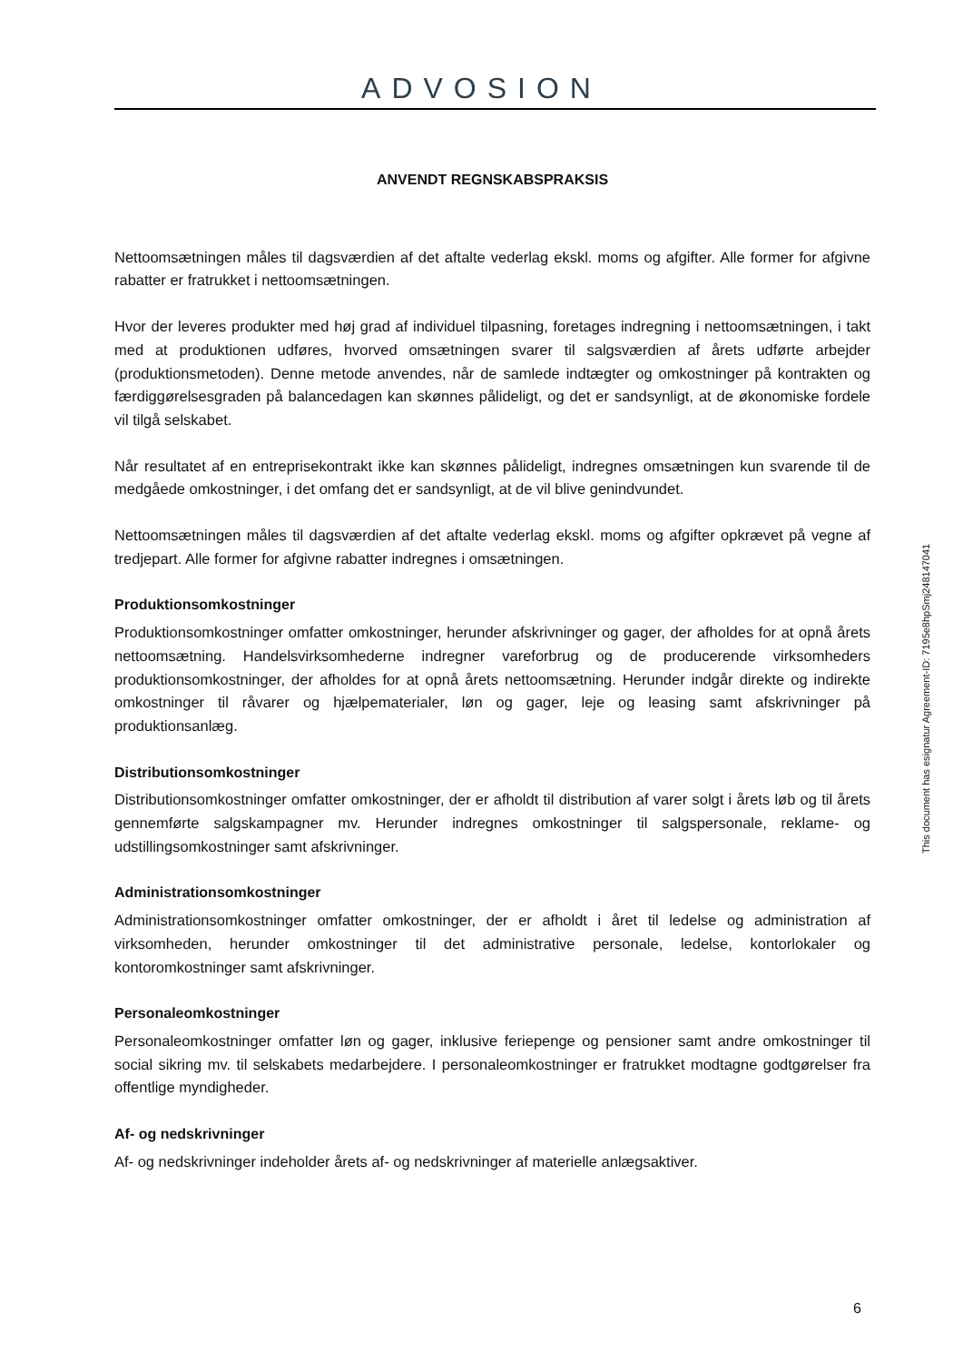ADVOSION
ANVENDT REGNSKABSPRAKSIS
Nettoomsætningen måles til dagsværdien af det aftalte vederlag ekskl. moms og afgifter. Alle former for afgivne rabatter er fratrukket i nettoomsætningen.
Hvor der leveres produkter med høj grad af individuel tilpasning, foretages indregning i nettoomsætningen, i takt med at produktionen udføres, hvorved omsætningen svarer til salgsværdien af årets udførte arbejder (produktionsmetoden). Denne metode anvendes, når de samlede indtægter og omkostninger på kontrakten og færdiggørelsesgraden på balancedagen kan skønnes pålideligt, og det er sandsynligt, at de økonomiske fordele vil tilgå selskabet.
Når resultatet af en entreprisekontrakt ikke kan skønnes pålideligt, indregnes omsætningen kun svarende til de medgåede omkostninger, i det omfang det er sandsynligt, at de vil blive genindvundet.
Nettoomsætningen måles til dagsværdien af det aftalte vederlag ekskl. moms og afgifter opkrævet på vegne af tredjepart. Alle former for afgivne rabatter indregnes i omsætningen.
Produktionsomkostninger
Produktionsomkostninger omfatter omkostninger, herunder afskrivninger og gager, der afholdes for at opnå årets nettoomsætning. Handelsvirksomhederne indregner vareforbrug og de producerende virksomheders produktionsomkostninger, der afholdes for at opnå årets nettoomsætning. Herunder indgår direkte og indirekte omkostninger til råvarer og hjælpematerialer, løn og gager, leje og leasing samt afskrivninger på produktionsanlæg.
Distributionsomkostninger
Distributionsomkostninger omfatter omkostninger, der er afholdt til distribution af varer solgt i årets løb og til årets gennemførte salgskampagner mv. Herunder indregnes omkostninger til salgspersonale, reklame- og udstillingsomkostninger samt afskrivninger.
Administrationsomkostninger
Administrationsomkostninger omfatter omkostninger, der er afholdt i året til ledelse og administration af virksomheden, herunder omkostninger til det administrative personale, ledelse, kontorlokaler og kontoromkostninger samt afskrivninger.
Personaleomkostninger
Personaleomkostninger omfatter løn og gager, inklusive feriepenge og pensioner samt andre omkostninger til social sikring mv. til selskabets medarbejdere. I personaleomkostninger er fratrukket modtagne godtgørelser fra offentlige myndigheder.
Af- og nedskrivninger
Af- og nedskrivninger indeholder årets af- og nedskrivninger af materielle anlægsaktiver.
This document has esignatur Agreement-ID: 7195e8hpSmj248147041
6